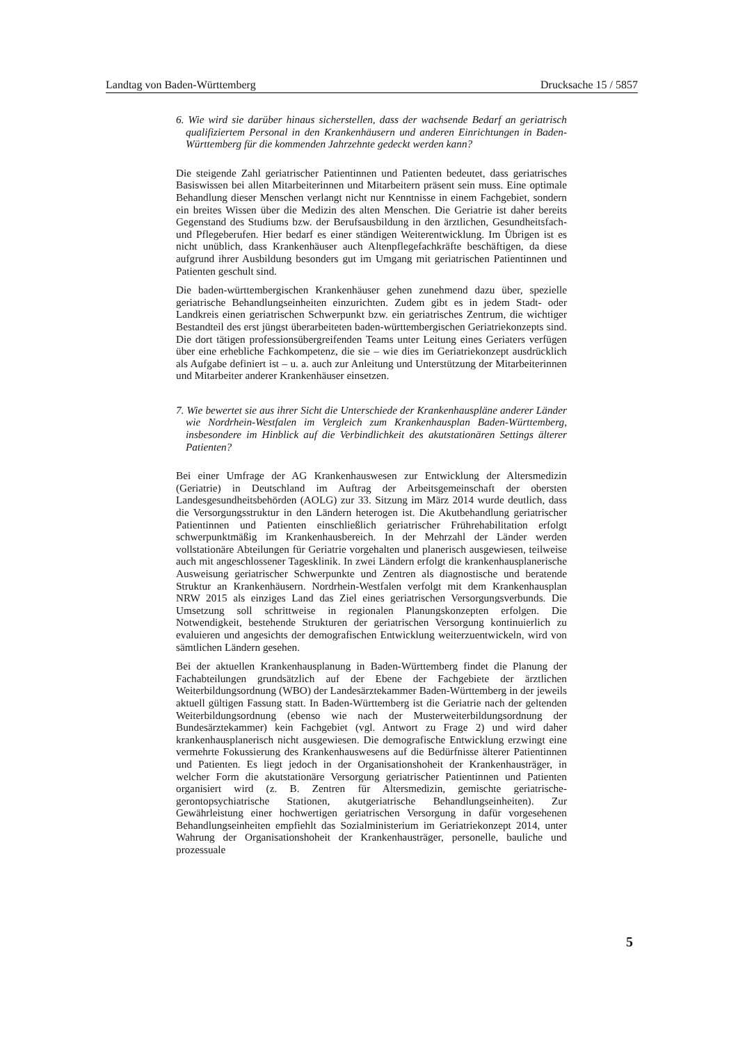Landtag von Baden-Württemberg Drucksache 15 / 5857
6. Wie wird sie darüber hinaus sicherstellen, dass der wachsende Bedarf an geriatrisch qualifiziertem Personal in den Krankenhäusern und anderen Einrichtungen in Baden-Württemberg für die kommenden Jahrzehnte gedeckt werden kann?
Die steigende Zahl geriatrischer Patientinnen und Patienten bedeutet, dass geriatrisches Basiswissen bei allen Mitarbeiterinnen und Mitarbeitern präsent sein muss. Eine optimale Behandlung dieser Menschen verlangt nicht nur Kenntnisse in einem Fachgebiet, sondern ein breites Wissen über die Medizin des alten Menschen. Die Geriatrie ist daher bereits Gegenstand des Studiums bzw. der Berufsausbildung in den ärztlichen, Gesundheitsfach- und Pflegeberufen. Hier bedarf es einer ständigen Weiterentwicklung. Im Übrigen ist es nicht unüblich, dass Krankenhäuser auch Altenpflegefachkräfte beschäftigen, da diese aufgrund ihrer Ausbildung besonders gut im Umgang mit geriatrischen Patientinnen und Patienten geschult sind.
Die baden-württembergischen Krankenhäuser gehen zunehmend dazu über, spezielle geriatrische Behandlungseinheiten einzurichten. Zudem gibt es in jedem Stadt- oder Landkreis einen geriatrischen Schwerpunkt bzw. ein geriatrisches Zentrum, die wichtiger Bestandteil des erst jüngst überarbeiteten baden-württembergischen Geriatriekonzepts sind. Die dort tätigen professionsübergreifenden Teams unter Leitung eines Geriaters verfügen über eine erhebliche Fachkompetenz, die sie – wie dies im Geriatriekonzept ausdrücklich als Aufgabe definiert ist – u. a. auch zur Anleitung und Unterstützung der Mitarbeiterinnen und Mitarbeiter anderer Krankenhäuser einsetzen.
7. Wie bewertet sie aus ihrer Sicht die Unterschiede der Krankenhauspläne anderer Länder wie Nordrhein-Westfalen im Vergleich zum Krankenhausplan Baden-Württemberg, insbesondere im Hinblick auf die Verbindlichkeit des akutstationären Settings älterer Patienten?
Bei einer Umfrage der AG Krankenhauswesen zur Entwicklung der Altersmedizin (Geriatrie) in Deutschland im Auftrag der Arbeitsgemeinschaft der obersten Landesgesundheitsbehörden (AOLG) zur 33. Sitzung im März 2014 wurde deutlich, dass die Versorgungsstruktur in den Ländern heterogen ist. Die Akutbehandlung geriatrischer Patientinnen und Patienten einschließlich geriatrischer Frührehabilitation erfolgt schwerpunktmäßig im Krankenhausbereich. In der Mehrzahl der Länder werden vollstationäre Abteilungen für Geriatrie vorgehalten und planerisch ausgewiesen, teilweise auch mit angeschlossener Tagesklinik. In zwei Ländern erfolgt die krankenhausplanerische Ausweisung geriatrischer Schwerpunkte und Zentren als diagnostische und beratende Struktur an Krankenhäusern. Nordrhein-Westfalen verfolgt mit dem Krankenhausplan NRW 2015 als einziges Land das Ziel eines geriatrischen Versorgungsverbunds. Die Umsetzung soll schrittweise in regionalen Planungskonzepten erfolgen. Die Notwendigkeit, bestehende Strukturen der geriatrischen Versorgung kontinuierlich zu evaluieren und angesichts der demografischen Entwicklung weiterzuentwickeln, wird von sämtlichen Ländern gesehen.
Bei der aktuellen Krankenhausplanung in Baden-Württemberg findet die Planung der Fachabteilungen grundsätzlich auf der Ebene der Fachgebiete der ärztlichen Weiterbildungsordnung (WBO) der Landesärztekammer Baden-Württemberg in der jeweils aktuell gültigen Fassung statt. In Baden-Württemberg ist die Geriatrie nach der geltenden Weiterbildungsordnung (ebenso wie nach der Musterweiterbildungsordnung der Bundesärztekammer) kein Fachgebiet (vgl. Antwort zu Frage 2) und wird daher krankenhausplanerisch nicht ausgewiesen. Die demografische Entwicklung erzwingt eine vermehrte Fokussierung des Krankenhauswesens auf die Bedürfnisse älterer Patientinnen und Patienten. Es liegt jedoch in der Organisationshoheit der Krankenhausträger, in welcher Form die akutstationäre Versorgung geriatrischer Patientinnen und Patienten organisiert wird (z. B. Zentren für Altersmedizin, gemischte geriatrische-gerontopsychiatrische Stationen, akutgeriatrische Behandlungseinheiten). Zur Gewährleistung einer hochwertigen geriatrischen Versorgung in dafür vorgesehenen Behandlungseinheiten empfiehlt das Sozialministerium im Geriatriekonzept 2014, unter Wahrung der Organisationshoheit der Krankenhausträger, personelle, bauliche und prozessuale
5